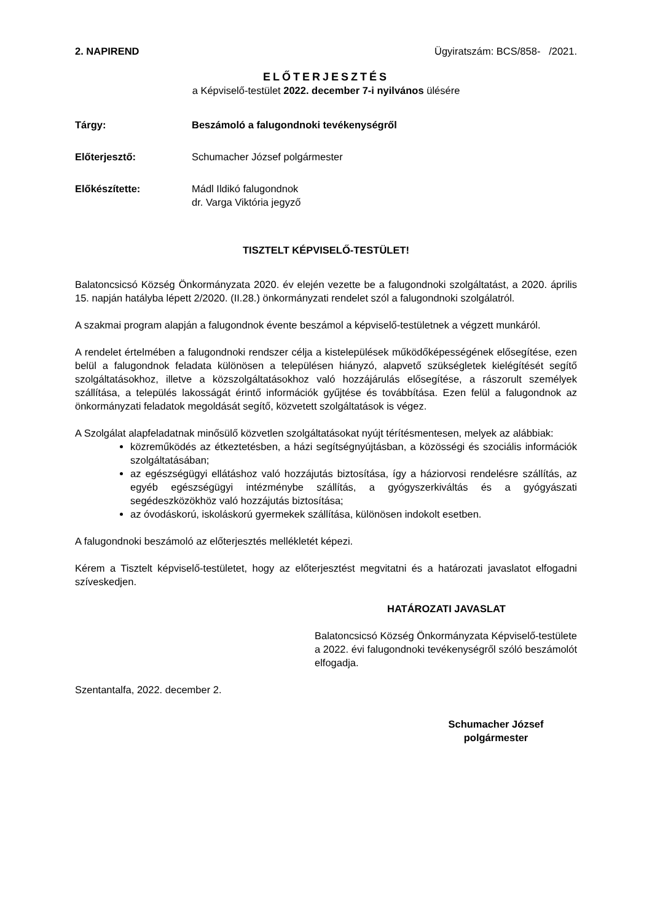2. NAPIREND Ügyiratszám: BCS/858- /2021.
ELŐTERJESZTÉS
a Képviselő-testület 2022. december 7-i nyilvános ülésére
Tárgy: Beszámoló a falugondnoki tevékenységről
Előterjesztő: Schumacher József polgármester
Előkészítette: Mádl Ildikó falugondnok
dr. Varga Viktória jegyző
TISZTELT KÉPVISELŐ-TESTÜLET!
Balatoncsicsó Község Önkormányzata 2020. év elején vezette be a falugondnoki szolgáltatást, a 2020. április 15. napján hatályba lépett 2/2020. (II.28.) önkormányzati rendelet szól a falugondnoki szolgálatról.
A szakmai program alapján a falugondnok évente beszámol a képviselő-testületnek a végzett munkáról.
A rendelet értelmében a falugondnoki rendszer célja a kistelepülések működőképességének elősegítése, ezen belül a falugondnok feladata különösen a településen hiányzó, alapvető szükségletek kielégítését segítő szolgáltatásokhoz, illetve a közszolgáltatásokhoz való hozzájárulás elősegítése, a rászorult személyek szállítása, a település lakosságát érintő információk gyűjtése és továbbítása. Ezen felül a falugondnok az önkormányzati feladatok megoldását segítő, közvetett szolgáltatások is végez.
A Szolgálat alapfeladatnak minősülő közvetlen szolgáltatásokat nyújt térítésmentesen, melyek az alábbiak:
közreműködés az étkeztetésben, a házi segítségnyújtásban, a közösségi és szociális információk szolgáltatásában;
az egészségügyi ellátáshoz való hozzájutás biztosítása, így a háziorvosi rendelésre szállítás, az egyéb egészségügyi intézménybe szállítás, a gyógyszerkiváltás és a gyógyászati segédeszközökhöz való hozzájutás biztosítása;
az óvodáskorú, iskoláskorú gyermekek szállítása, különösen indokolt esetben.
A falugondnoki beszámoló az előterjesztés mellékletét képezi.
Kérem a Tisztelt képviselő-testületet, hogy az előterjesztést megvitatni és a határozati javaslatot elfogadni szíveskedjen.
HATÁROZATI JAVASLAT
Balatoncsicsó Község Önkormányzata Képviselő-testülete a 2022. évi falugondnoki tevékenységről szóló beszámolót elfogadja.
Szentantalfa, 2022. december 2.
Schumacher József
polgármester